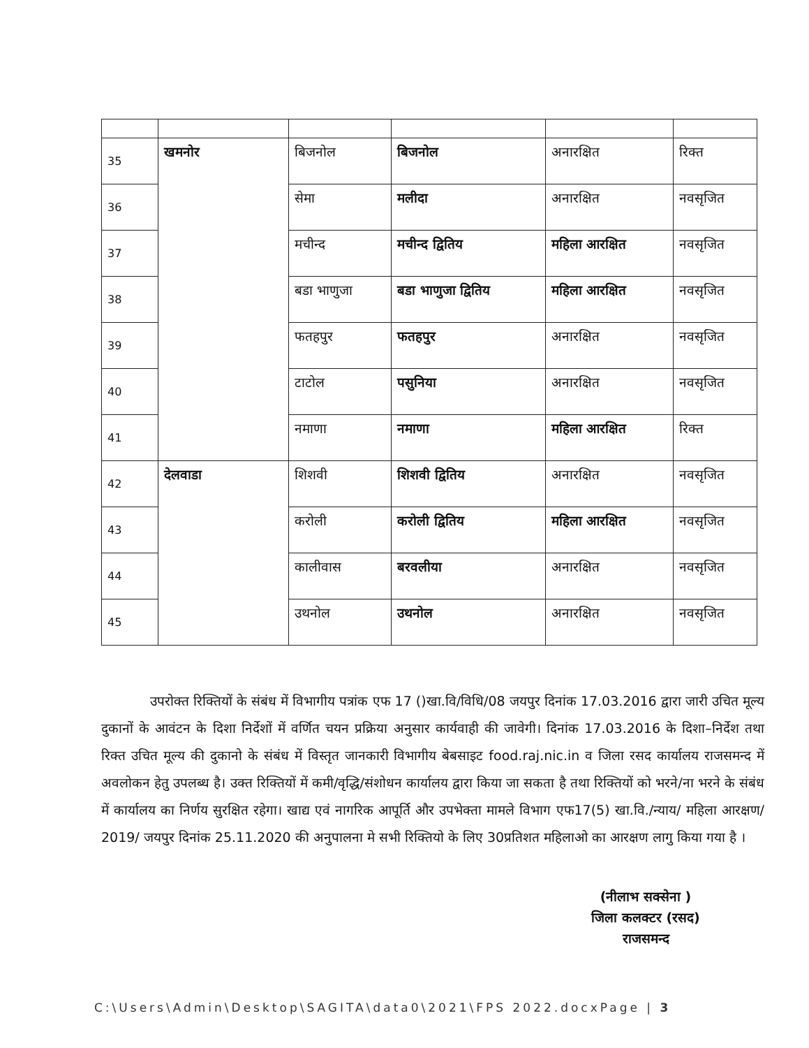| 35 | खमनोर | बिजनोल | बिजनोल | अनारक्षित | रिक्त |
| 36 | | सेमा | मलीदा | अनारक्षित | नवसृजित |
| 37 | | मचीन्द | मचीन्द द्वितिय | महिला आरक्षित | नवसृजित |
| 38 | | बडा भाणुजा | बडा भाणुजा द्वितिय | महिला आरक्षित | नवसृजित |
| 39 | | फतहपुर | फतहपुर | अनारक्षित | नवसृजित |
| 40 | | टाटोल | पसुनिया | अनारक्षित | नवसृजित |
| 41 | | नमाणा | नमाणा | महिला आरक्षित | रिक्त |
| 42 | देलवाडा | शिशवी | शिशवी द्वितिय | अनारक्षित | नवसृजित |
| 43 | | करोली | करोली द्वितिय | महिला आरक्षित | नवसृजित |
| 44 | | कालीवास | बरवलीया | अनारक्षित | नवसृजित |
| 45 | | उथनोल | उथनोल | अनारक्षित | नवसृजित |
उपरोक्त रिक्तियों के संबंध में विभागीय पत्रांक एफ 17 ()खा.वि/विधि/08 जयपुर दिनांक 17.03.2016 द्वारा जारी उचित मूल्य दुकानों के आवंटन के दिशा निर्देशों में वर्णित चयन प्रक्रिया अनुसार कार्यवाही की जावेगी। दिनांक 17.03.2016 के दिशा–निर्देश तथा रिक्त उचित मूल्य की दुकानो के संबंध में विस्तृत जानकारी विभागीय बेबसाइट food.raj.nic.in व जिला रसद कार्यालय राजसमन्द में अवलोकन हेतु उपलब्ध है। उक्त रिक्तियों में कमी/वृद्धि/संशोधन कार्यालय द्वारा किया जा सकता है तथा रिक्तियों को भरने/ना भरने के संबंध में कार्यालय का निर्णय सुरक्षित रहेगा। खाद्य एवं नागरिक आपूर्ति और उपभेक्ता मामले विभाग एफ17(5) खा.वि./न्याय/ महिला आरक्षण/ 2019/ जयपुर दिनांक 25.11.2020 की अनुपालना मे सभी रिक्तियो के लिए 30प्रतिशत महिलाओ का आरक्षण लागु किया गया है ।
(नीलाभ सक्सेना )
जिला कलक्टर (रसद)
राजसमन्द
C:\Users\Admin\Desktop\SAGITA\data0\2021\FPS 2022.docxPage | 3